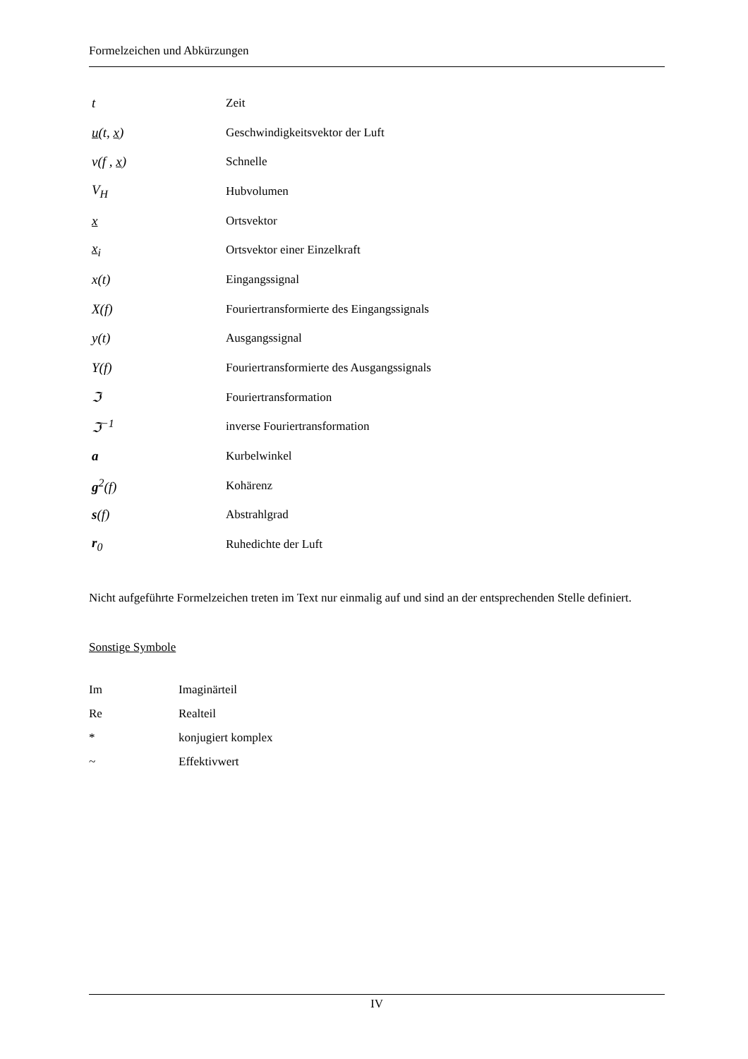Formelzeichen und Abkürzungen
| t | Zeit |
| u (t, x ) | Geschwindigkeitsvektor der Luft |
| v(f , x ) | Schnelle |
| V<sub>H</sub> | Hubvolumen |
| x | Ortsvektor |
| x<sub>i</sub> | Ortsvektor einer Einzelkraft |
| x(t) | Eingangssignal |
| X(f) | Fouriertransformierte des Eingangssignals |
| y(t) | Ausgangssignal |
| Y(f) | Fouriertransformierte des Ausgangssignals |
| ℑ | Fouriertransformation |
| ℑ<sup>−1</sup> | inverse Fouriertransformation |
| a | Kurbelwinkel |
| g<sup>2</sup>(f) | Kohärenz |
| s (f) | Abstrahlgrad |
| r<sub>0</sub> | Ruhedichte der Luft |
Nicht aufgeführte Formelzeichen treten im Text nur einmalig auf und sind an der entsprechenden Stelle definiert.
Sonstige Symbole
| Im | Imaginärteil |
| Re | Realteil |
| * | konjugiert komplex |
| ~ | Effektivwert |
IV